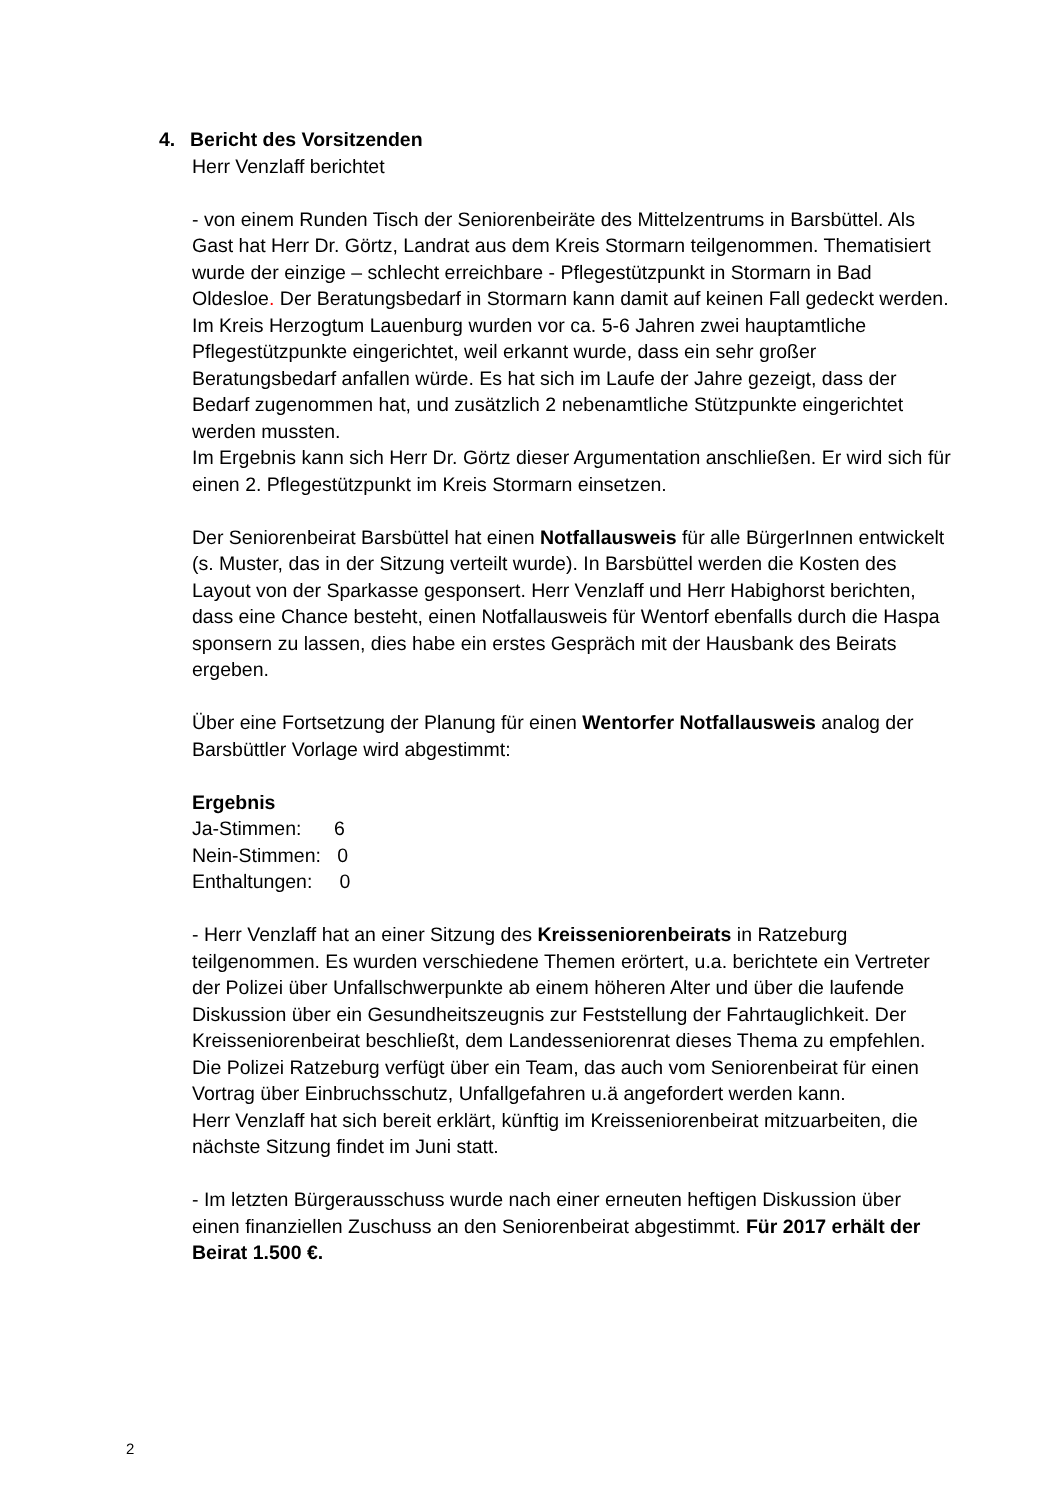4. Bericht des Vorsitzenden
Herr Venzlaff berichtet
- von einem Runden Tisch der Seniorenbeiräte des Mittelzentrums in Barsbüttel. Als Gast hat Herr Dr. Görtz, Landrat aus dem Kreis Stormarn teilgenommen. Thematisiert wurde der einzige – schlecht erreichbare - Pflegestützpunkt in Stormarn in Bad Oldesloe. Der Beratungsbedarf in Stormarn kann damit auf keinen Fall gedeckt werden.
Im Kreis Herzogtum Lauenburg wurden vor ca. 5-6 Jahren zwei hauptamtliche Pflegestützpunkte eingerichtet, weil erkannt wurde, dass ein sehr großer Beratungsbedarf anfallen würde. Es hat sich im Laufe der Jahre gezeigt, dass der Bedarf zugenommen hat, und zusätzlich 2 nebenamtliche Stützpunkte eingerichtet werden mussten.
Im Ergebnis kann sich Herr Dr. Görtz dieser Argumentation anschließen. Er wird sich für einen 2. Pflegestützpunkt im Kreis Stormarn einsetzen.
Der Seniorenbeirat Barsbüttel hat einen Notfallausweis für alle BürgerInnen entwickelt (s. Muster, das in der Sitzung verteilt wurde). In Barsbüttel werden die Kosten des Layout von der Sparkasse gesponsert. Herr Venzlaff und Herr Habighorst berichten, dass eine Chance besteht, einen Notfallausweis für Wentorf ebenfalls durch die Haspa sponsern zu lassen, dies habe ein erstes Gespräch mit der Hausbank des Beirats ergeben.
Über eine Fortsetzung der Planung für einen Wentorfer Notfallausweis analog der Barsbüttler Vorlage wird abgestimmt:
Ergebnis
Ja-Stimmen: 6
Nein-Stimmen: 0
Enthaltungen: 0
- Herr Venzlaff hat an einer Sitzung des Kreisseniorenbeirats in Ratzeburg teilgenommen. Es wurden verschiedene Themen erörtert, u.a. berichtete ein Vertreter der Polizei über Unfallschwerpunkte ab einem höheren Alter und über die laufende Diskussion über ein Gesundheitszeugnis zur Feststellung der Fahrtauglichkeit. Der Kreisseniorenbeirat beschließt, dem Landesseniorenrat dieses Thema zu empfehlen.
Die Polizei Ratzeburg verfügt über ein Team, das auch vom Seniorenbeirat für einen Vortrag über Einbruchsschutz, Unfallgefahren u.ä angefordert werden kann.
Herr Venzlaff hat sich bereit erklärt, künftig im Kreisseniorenbeirat mitzuarbeiten, die nächste Sitzung findet im Juni statt.
- Im letzten Bürgerausschuss wurde nach einer erneuten heftigen Diskussion über einen finanziellen Zuschuss an den Seniorenbeirat abgestimmt. Für 2017 erhält der Beirat 1.500 €.
2